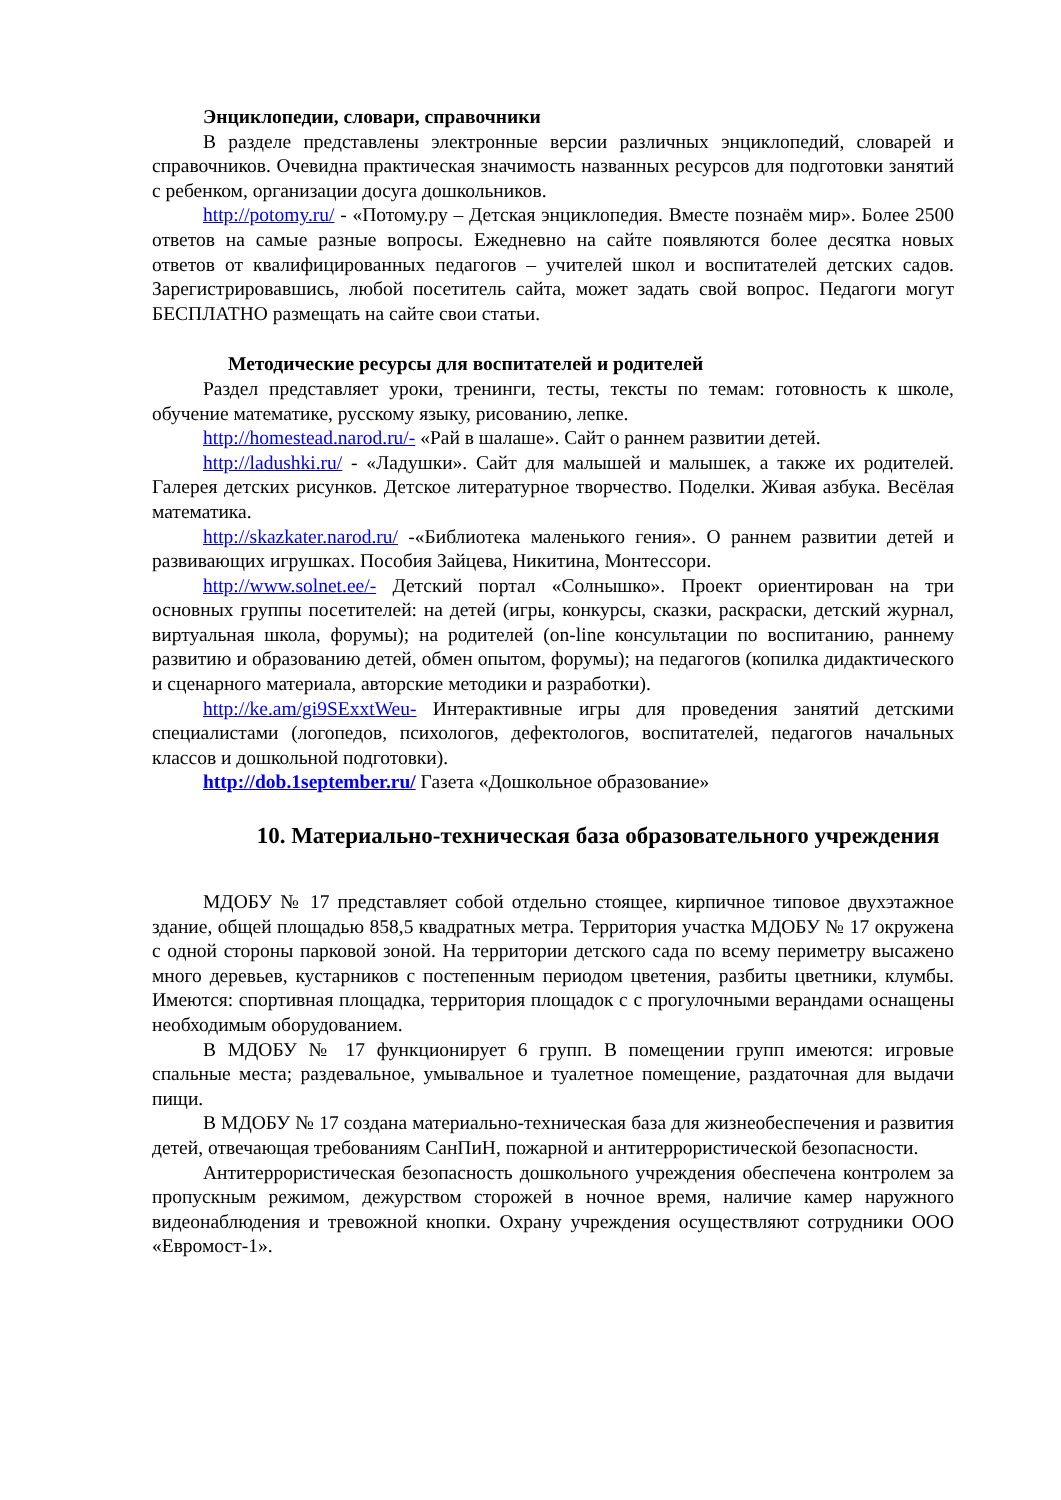Энциклопедии, словари, справочники
В разделе представлены электронные версии различных энциклопедий, словарей и справочников. Очевидна практическая значимость названных ресурсов для подготовки занятий с ребенком, организации досуга дошкольников.
http://potomy.ru/ - «Потому.ру – Детская энциклопедия. Вместе познаём мир». Более 2500 ответов на самые разные вопросы. Ежедневно на сайте появляются более десятка новых ответов от квалифицированных педагогов – учителей школ и воспитателей детских садов. Зарегистрировавшись, любой посетитель сайта, может задать свой вопрос. Педагоги могут БЕСПЛАТНО размещать на сайте свои статьи.
Методические ресурсы для воспитателей и родителей
Раздел представляет уроки, тренинги, тесты, тексты по темам: готовность к школе, обучение математике, русскому языку, рисованию, лепке.
http://homestead.narod.ru/- «Рай в шалаше». Сайт о раннем развитии детей.
http://ladushki.ru/ - «Ладушки». Сайт для малышей и малышек, а также их родителей. Галерея детских рисунков. Детское литературное творчество. Поделки. Живая азбука. Весёлая математика.
http://skazkater.narod.ru/ -«Библиотека маленького гения». О раннем развитии детей и развивающих игрушках. Пособия Зайцева, Никитина, Монтессори.
http://www.solnet.ee/- Детский портал «Солнышко». Проект ориентирован на три основных группы посетителей: на детей (игры, конкурсы, сказки, раскраски, детский журнал, виртуальная школа, форумы); на родителей (on-line консультации по воспитанию, раннему развитию и образованию детей, обмен опытом, форумы); на педагогов (копилка дидактического и сценарного материала, авторские методики и разработки).
http://ke.am/gi9SExxtWeu- Интерактивные игры для проведения занятий детскими специалистами (логопедов, психологов, дефектологов, воспитателей, педагогов начальных классов и дошкольной подготовки).
http://dob.1september.ru/ Газета «Дошкольное образование»
10. Материально-техническая база образовательного учреждения
МДОБУ № 17 представляет собой отдельно стоящее, кирпичное типовое двухэтажное здание, общей площадью 858,5 квадратных метра. Территория участка МДОБУ № 17 окружена с одной стороны парковой зоной. На территории детского сада по всему периметру высажено много деревьев, кустарников с постепенным периодом цветения, разбиты цветники, клумбы. Имеются: спортивная площадка, территория площадок с с прогулочными верандами оснащены необходимым оборудованием.
В МДОБУ № 17 функционирует 6 групп. В помещении групп имеются: игровые спальные места; раздевальное, умывальное и туалетное помещение, раздаточная для выдачи пищи.
В МДОБУ № 17 создана материально-техническая база для жизнеобеспечения и развития детей, отвечающая требованиям СанПиН, пожарной и антитеррористической безопасности.
Антитеррористическая безопасность дошкольного учреждения обеспечена контролем за пропускным режимом, дежурством сторожей в ночное время, наличие камер наружного видеонаблюдения и тревожной кнопки. Охрану учреждения осуществляют сотрудники ООО «Евромост-1».